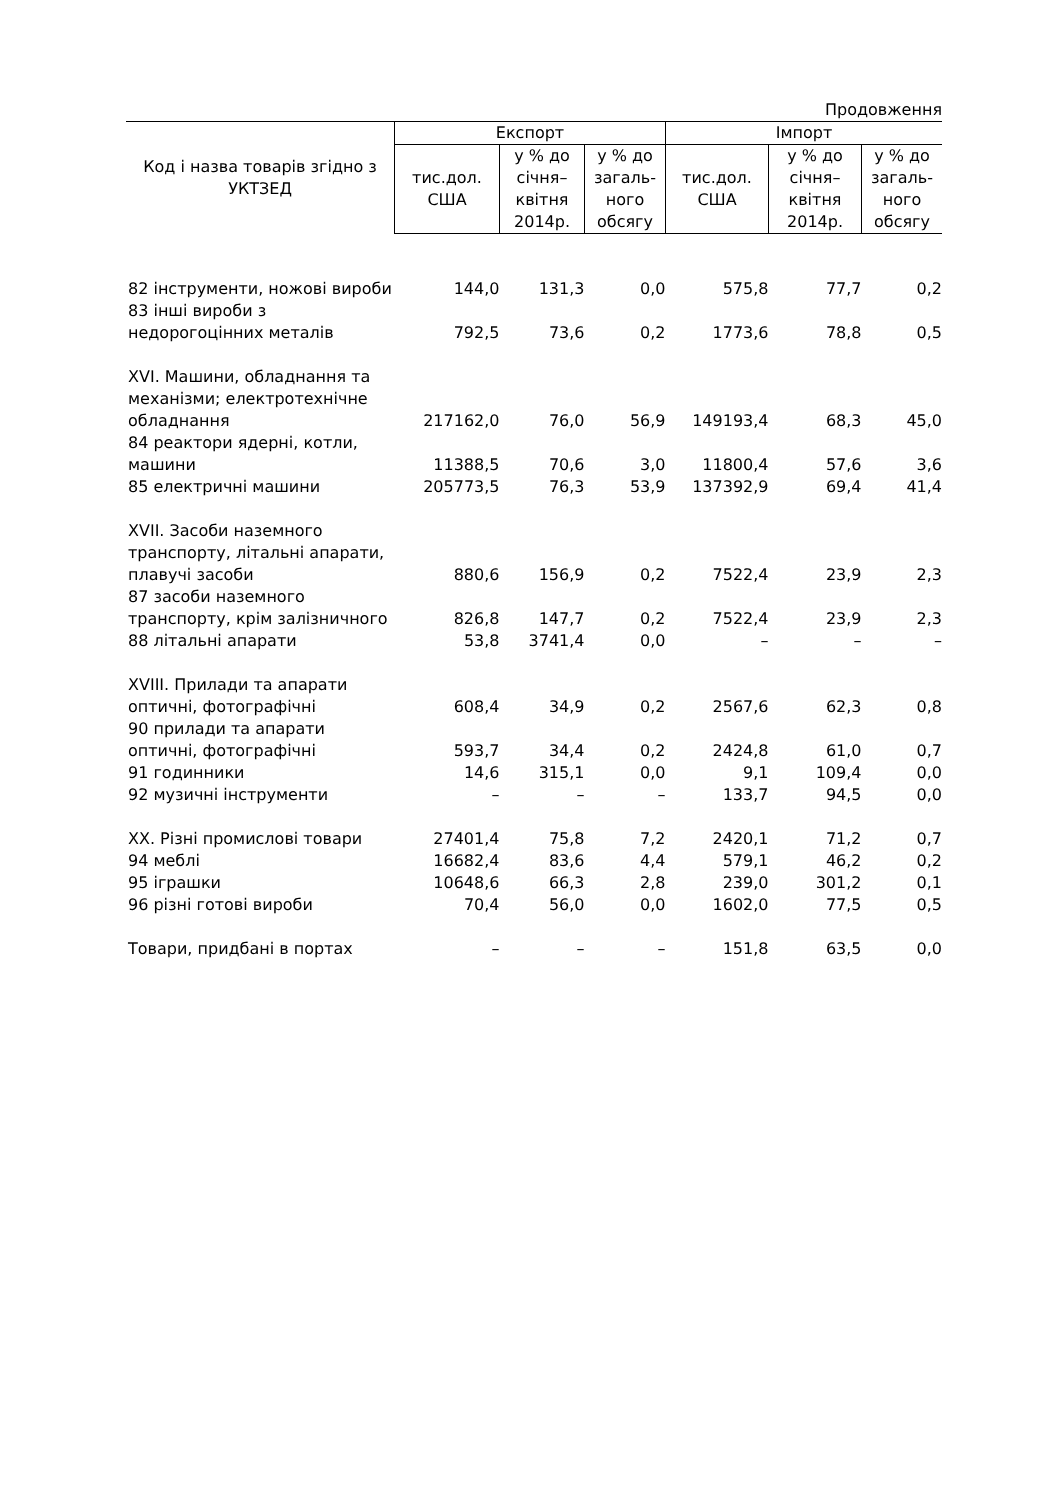Продовження
| Код і назва товарів згідно з УКТЗЕД | Експорт | | | Імпорт | | |
| --- | --- | --- | --- | --- | --- | --- |
| | тис.дол. США | у % до січня–квітня 2014р. | у % до загаль-ного обсягу | тис.дол. США | у % до січня–квітня 2014р. | у % до загаль-ного обсягу |
| 82 інструменти, ножові вироби | 144,0 | 131,3 | 0,0 | 575,8 | 77,7 | 0,2 |
| 83 інші вироби з недорогоцінних металів | 792,5 | 73,6 | 0,2 | 1773,6 | 78,8 | 0,5 |
| XVI. Машини, обладнання та механізми; електротехнічне обладнання | 217162,0 | 76,0 | 56,9 | 149193,4 | 68,3 | 45,0 |
| 84 реактори ядерні, котли, машини | 11388,5 | 70,6 | 3,0 | 11800,4 | 57,6 | 3,6 |
| 85 електричні машини | 205773,5 | 76,3 | 53,9 | 137392,9 | 69,4 | 41,4 |
| XVII. Засоби наземного транспорту, літальні апарати, плавучі засоби | 880,6 | 156,9 | 0,2 | 7522,4 | 23,9 | 2,3 |
| 87 засоби наземного транспорту, крім залізничного | 826,8 | 147,7 | 0,2 | 7522,4 | 23,9 | 2,3 |
| 88 літальні апарати | 53,8 | 3741,4 | 0,0 | – | – | – |
| XVIII. Прилади та апарати оптичні, фотографічні | 608,4 | 34,9 | 0,2 | 2567,6 | 62,3 | 0,8 |
| 90 прилади та апарати оптичні, фотографічні | 593,7 | 34,4 | 0,2 | 2424,8 | 61,0 | 0,7 |
| 91 годинники | 14,6 | 315,1 | 0,0 | 9,1 | 109,4 | 0,0 |
| 92 музичні інструменти | – | – | – | 133,7 | 94,5 | 0,0 |
| XX. Різні промислові товари | 27401,4 | 75,8 | 7,2 | 2420,1 | 71,2 | 0,7 |
| 94 меблі | 16682,4 | 83,6 | 4,4 | 579,1 | 46,2 | 0,2 |
| 95 іграшки | 10648,6 | 66,3 | 2,8 | 239,0 | 301,2 | 0,1 |
| 96 різні готові вироби | 70,4 | 56,0 | 0,0 | 1602,0 | 77,5 | 0,5 |
| Товари, придбані в портах | – | – | – | 151,8 | 63,5 | 0,0 |